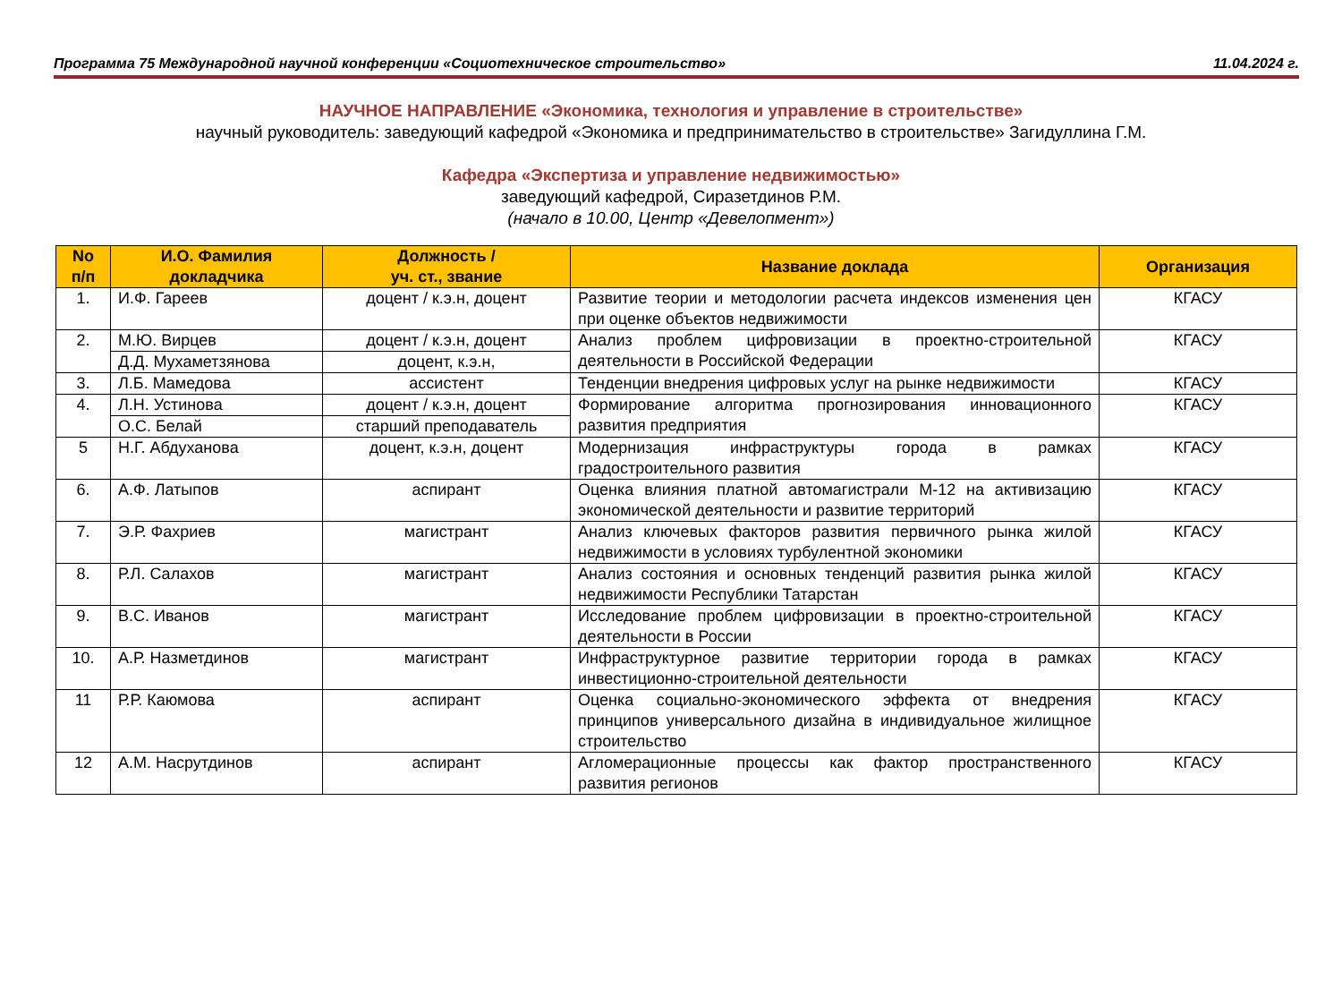Программа 75 Международной научной конференции «Социотехническое строительство» 11.04.2024 г.
НАУЧНОЕ НАПРАВЛЕНИЕ «Экономика, технология и управление в строительстве»
научный руководитель: заведующий кафедрой «Экономика и предпринимательство в строительстве» Загидуллина Г.М.
Кафедра «Экспертиза и управление недвижимостью»
заведующий кафедрой, Сиразетдинов Р.М.
(начало в 10.00, Центр «Девелопмент»)
| No п/п | И.О. Фамилия докладчика | Должность / уч. ст., звание | Название доклада | Организация |
| --- | --- | --- | --- | --- |
| 1. | И.Ф. Гареев | доцент / к.э.н, доцент | Развитие теории и методологии расчета индексов изменения цен при оценке объектов недвижимости | КГАСУ |
| 2. | М.Ю. Вирцев | доцент / к.э.н, доцент | Анализ проблем цифровизации в проектно-строительной деятельности в Российской Федерации | КГАСУ |
| | Д.Д. Мухаметзянова | доцент, к.э.н, | | |
| 3. | Л.Б. Мамедова | ассистент | Тенденции внедрения цифровых услуг на рынке недвижимости | КГАСУ |
| 4. | Л.Н. Устинова | доцент / к.э.н, доцент | Формирование алгоритма прогнозирования инновационного развития предприятия | КГАСУ |
| | О.С. Белай | старший преподаватель | | |
| 5 | Н.Г. Абдуханова | доцент, к.э.н, доцент | Модернизация инфраструктуры города в рамках градостроительного развития | КГАСУ |
| 6. | А.Ф. Латыпов | аспирант | Оценка влияния платной автомагистрали М-12 на активизацию экономической деятельности и развитие территорий | КГАСУ |
| 7. | Э.Р. Фахриев | магистрант | Анализ ключевых факторов развития первичного рынка жилой недвижимости в условиях турбулентной экономики | КГАСУ |
| 8. | Р.Л. Салахов | магистрант | Анализ состояния и основных тенденций развития рынка жилой недвижимости Республики Татарстан | КГАСУ |
| 9. | В.С. Иванов | магистрант | Исследование проблем цифровизации в проектно-строительной деятельности в России | КГАСУ |
| 10. | А.Р. Назметдинов | магистрант | Инфраструктурное развитие территории города в рамках инвестиционно-строительной деятельности | КГАСУ |
| 11 | Р.Р. Каюмова | аспирант | Оценка социально-экономического эффекта от внедрения принципов универсального дизайна в индивидуальное жилищное строительство | КГАСУ |
| 12 | А.М. Насрутдинов | аспирант | Агломерационные процессы как фактор пространственного развития регионов | КГАСУ |